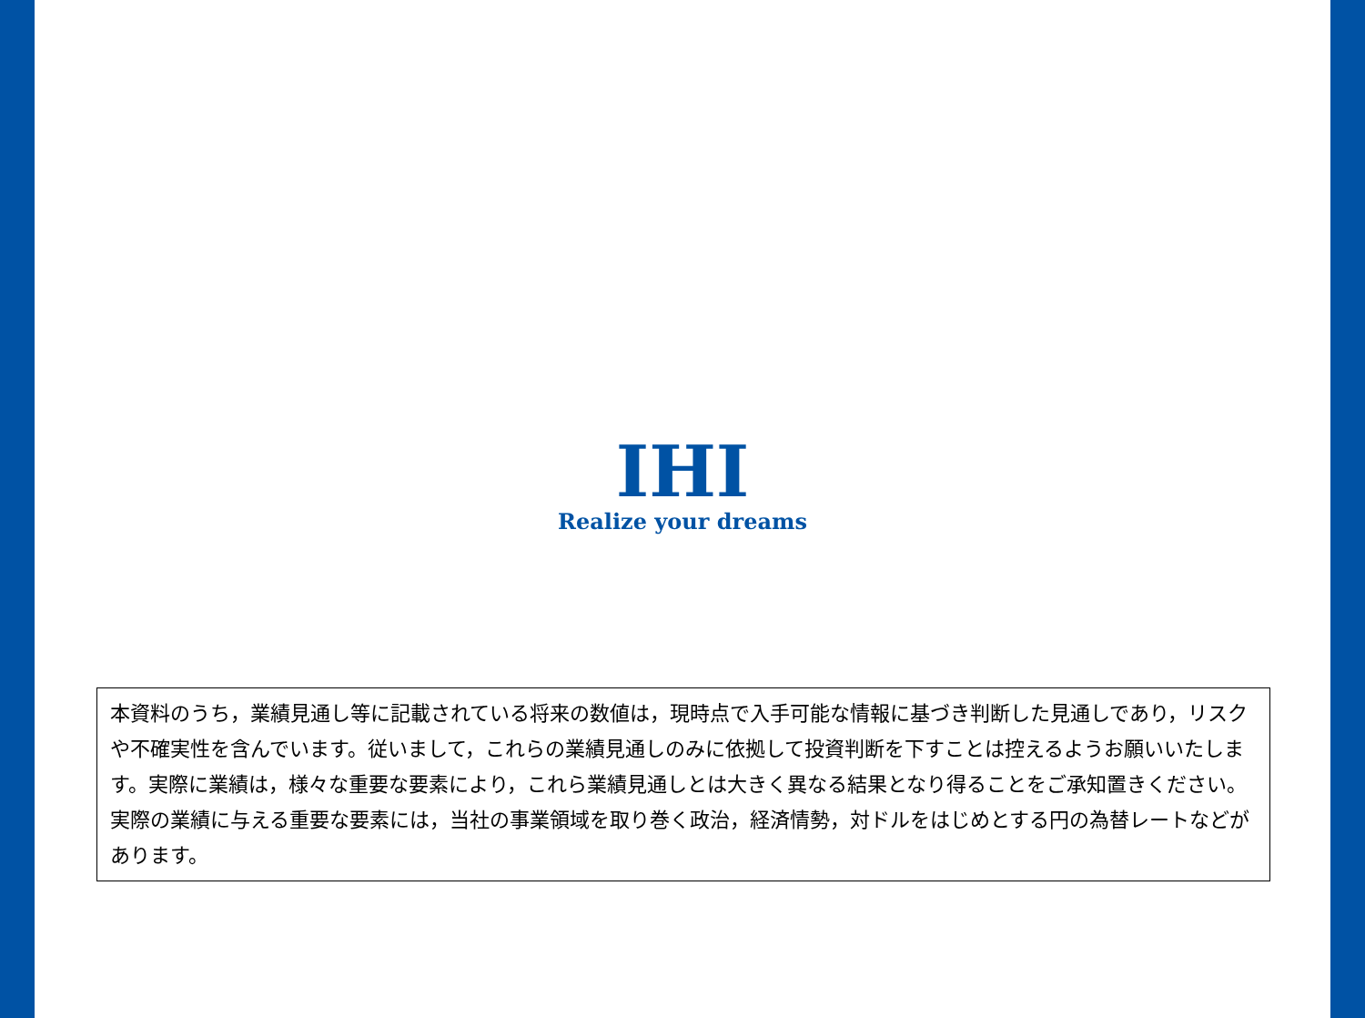IHI
Realize your dreams
本資料のうち，業績見通し等に記載されている将来の数値は，現時点で入手可能な情報に基づき判断した見通しであり，リスクや不確実性を含んでいます。従いまして，これらの業績見通しのみに依拠して投資判断を下すことは控えるようお願いいたします。実際に業績は，様々な重要な要素により，これら業績見通しとは大きく異なる結果となり得ることをご承知置きください。実際の業績に与える重要な要素には，当社の事業領域を取り巻く政治，経済情勢，対ドルをはじめとする円の為替レートなどがあります。